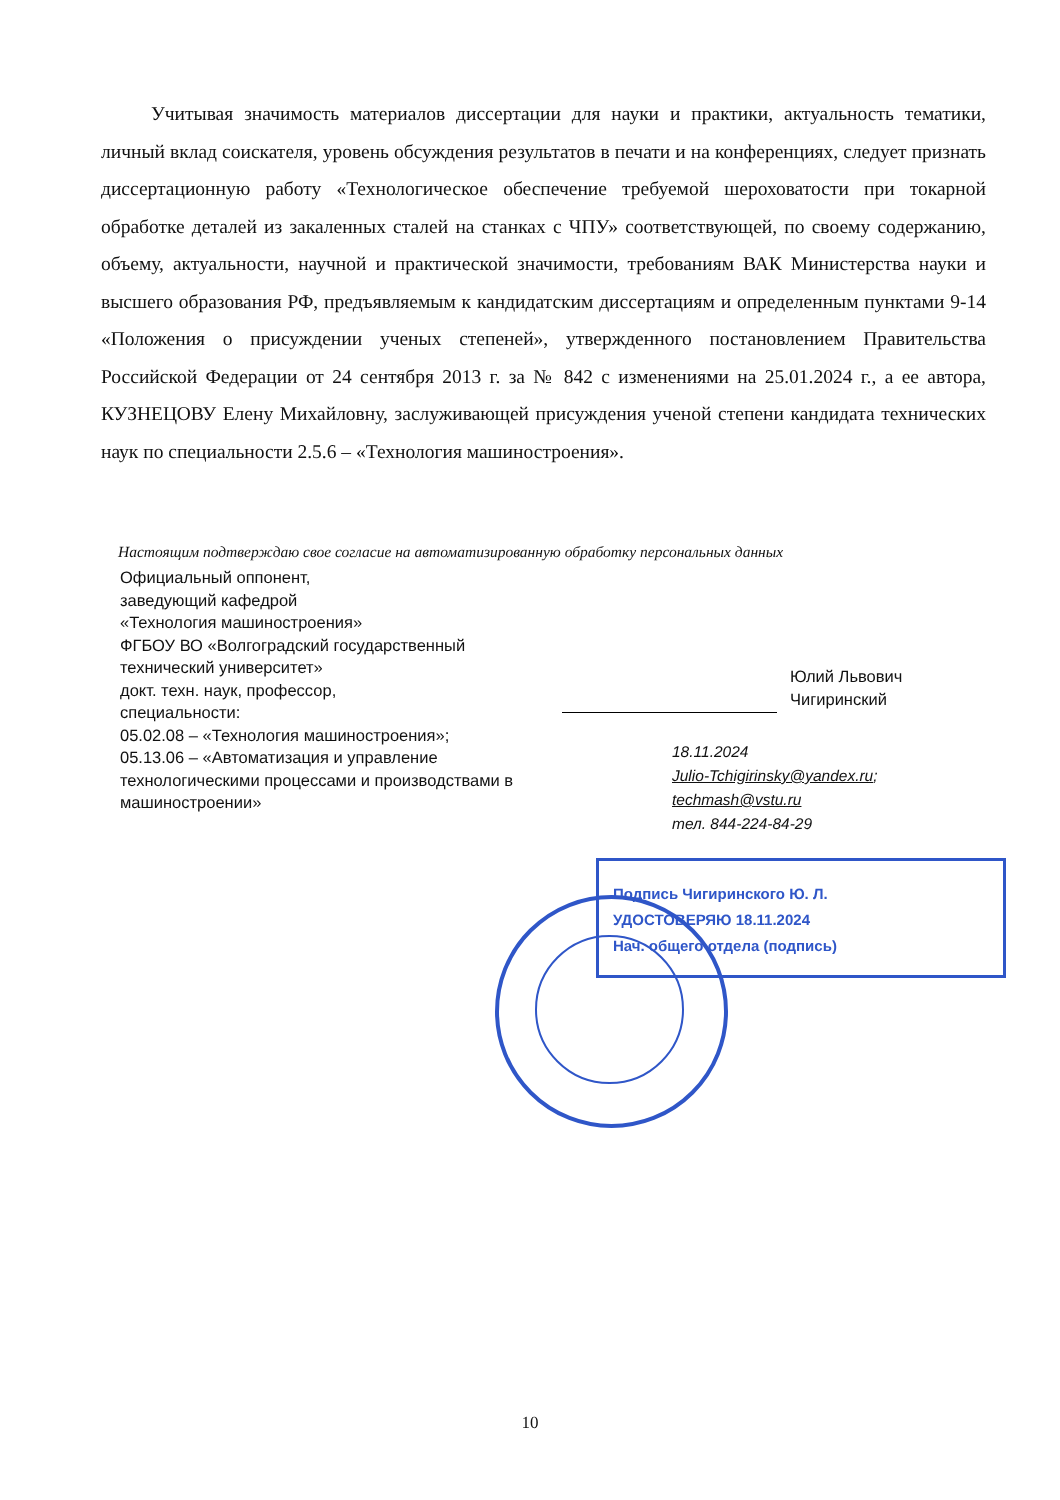Учитывая значимость материалов диссертации для науки и практики, актуальность тематики, личный вклад соискателя, уровень обсуждения результатов в печати и на конференциях, следует признать диссертационную работу «Технологическое обеспечение требуемой шероховатости при токарной обработке деталей из закаленных сталей на станках с ЧПУ» соответствующей, по своему содержанию, объему, актуальности, научной и практической значимости, требованиям ВАК Министерства науки и высшего образования РФ, предъявляемым к кандидатским диссертациям и определенным пунктами 9-14 «Положения о присуждении ученых степеней», утвержденного постановлением Правительства Российской Федерации от 24 сентября 2013 г. за № 842 с изменениями на 25.01.2024 г., а ее автора, КУЗНЕЦОВУ Елену Михайловну, заслуживающей присуждения ученой степени кандидата технических наук по специальности 2.5.6 – «Технология машиностроения».
Настоящим подтверждаю свое согласие на автоматизированную обработку персональных данных
Официальный оппонент,
заведующий кафедрой
«Технология машиностроения»
ФГБОУ ВО «Волгоградский государственный технический университет»
докт. техн. наук, профессор,
специальности:
05.02.08 – «Технология машиностроения»;
05.13.06 – «Автоматизация и управление технологическими процессами и производствами в машиностроении»
Юлий Львович
Чигиринский
18.11.2024
Julio-Tchigirinsky@yandex.ru;
techmash@vstu.ru
тел. 844-224-84-29
Подпись Чигиринского Ю. Л.
УДОСТОВЕРЯЮ 18.11.2024
Нач. общего отдела (подпись)
10